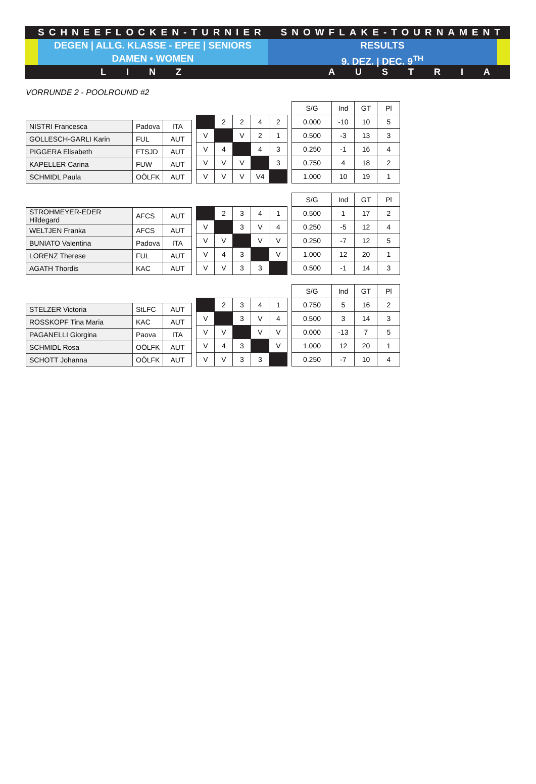SCHNEEFLOCKEN-TURNIER SNOWFLAKE-TOURNAMENT
DEGEN | ALLG. KLASSE - EPEE | SENIORS
DAMEN • WOMEN
RESULTS
9. DEZ. | DEC. 9<sup>TH</sup>
LINZ AUSTRIA
VORRUNDE 2 - POOLROUND #2
| NISTRI Francesca | Padova | ITA |
| GOLLESCH-GARLI Karin | FUL | AUT |
| PIGGERA Elisabeth | FTSJD | AUT |
| KAPELLER Carina | FUW | AUT |
| SCHMIDL Paula | OÖLFK | AUT |
| | 2 | 2 | 4 | 2 |
| V | | V | 2 | 1 |
| V | 4 | | 4 | 3 |
| V | V | V | | 3 |
| V | V | V | V4 | |
| S/G | Ind | GT | Pl |
| --- | --- | --- | --- |
| 0.000 | -10 | 10 | 5 |
| 0.500 | -3 | 13 | 3 |
| 0.250 | -1 | 16 | 4 |
| 0.750 | 4 | 18 | 2 |
| 1.000 | 10 | 19 | 1 |
| STROHMEYER-EDER Hildegard | AFCS | AUT |
| WELTJEN Franka | AFCS | AUT |
| BUNIATO Valentina | Padova | ITA |
| LORENZ Therese | FUL | AUT |
| AGATH Thordis | KAC | AUT |
| | 2 | 3 | 4 | 1 |
| V | | 3 | V | 4 |
| V | V | | V | V |
| V | 4 | 3 | | V |
| V | V | 3 | 3 | |
| S/G | Ind | GT | Pl |
| --- | --- | --- | --- |
| 0.500 | 1 | 17 | 2 |
| 0.250 | -5 | 12 | 4 |
| 0.250 | -7 | 12 | 5 |
| 1.000 | 12 | 20 | 1 |
| 0.500 | -1 | 14 | 3 |
| STELZER Victoria | StLFC | AUT |
| ROSSKOPF Tina Maria | KAC | AUT |
| PAGANELLI Giorgina | Paova | ITA |
| SCHMIDL Rosa | OÖLFK | AUT |
| SCHOTT Johanna | OÖLFK | AUT |
| | 2 | 3 | 4 | 1 |
| V | | 3 | V | 4 |
| V | V | | V | V |
| V | 4 | 3 | | V |
| V | V | 3 | 3 | |
| S/G | Ind | GT | Pl |
| --- | --- | --- | --- |
| 0.750 | 5 | 16 | 2 |
| 0.500 | 3 | 14 | 3 |
| 0.000 | -13 | 7 | 5 |
| 1.000 | 12 | 20 | 1 |
| 0.250 | -7 | 10 | 4 |